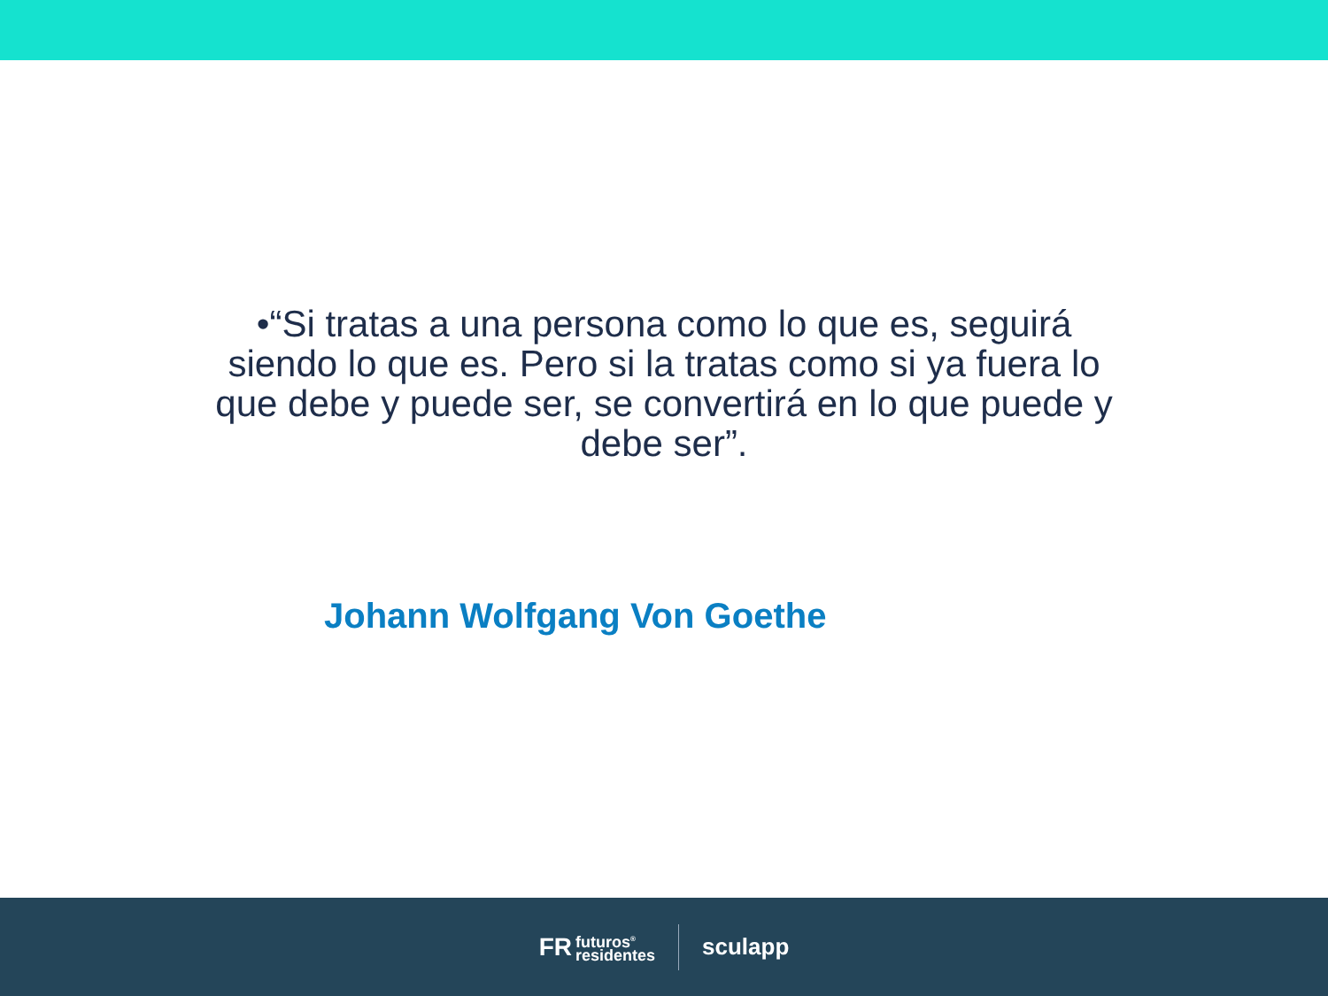•“Si tratas a una persona como lo que es, seguirá siendo lo que es. Pero si la tratas como si ya fuera lo que debe y puede ser, se convertirá en lo que puede y debe ser”.
Johann Wolfgang Von Goethe
FR futuros<sup>®</sup>
residentes
sculapp